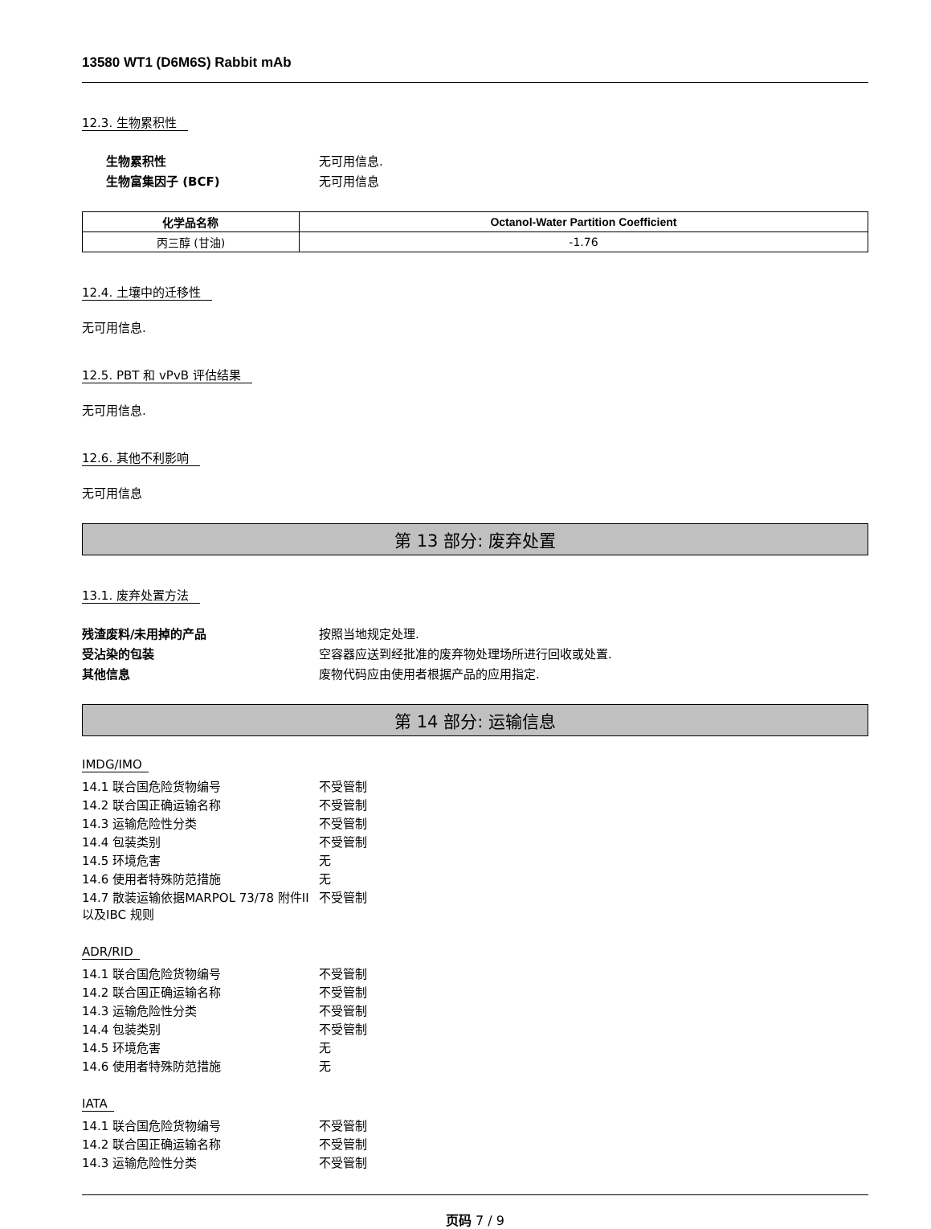13580 WT1 (D6M6S) Rabbit mAb
12.3. 生物累积性
生物累积性 无可用信息.
生物富集因子 (BCF) 无可用信息
| 化学品名称 | Octanol-Water Partition Coefficient |
| --- | --- |
| 丙三醇 (甘油) | -1.76 |
12.4. 土壤中的迁移性
无可用信息.
12.5. PBT 和 vPvB 评估结果
无可用信息.
12.6. 其他不利影响
无可用信息
第 13 部分: 废弃处置
13.1. 废弃处置方法
残渣废料/未用掉的产品 按照当地规定处理.
受沾染的包装 空容器应送到经批准的废弃物处理场所进行回收或处置.
其他信息 废物代码应由使用者根据产品的应用指定.
第 14 部分: 运输信息
IMDG/IMO
14.1 联合国危险货物编号 不受管制
14.2 联合国正确运输名称 不受管制
14.3 运输危险性分类 不受管制
14.4 包装类别 不受管制
14.5 环境危害 无
14.6 使用者特殊防范措施 无
14.7 散装运输依据MARPOL 73/78 附件II以及IBC 规则
不受管制
ADR/RID
14.1 联合国危险货物编号 不受管制
14.2 联合国正确运输名称 不受管制
14.3 运输危险性分类 不受管制
14.4 包装类别 不受管制
14.5 环境危害 无
14.6 使用者特殊防范措施 无
IATA
14.1 联合国危险货物编号 不受管制
14.2 联合国正确运输名称 不受管制
14.3 运输危险性分类 不受管制
页码 7 / 9